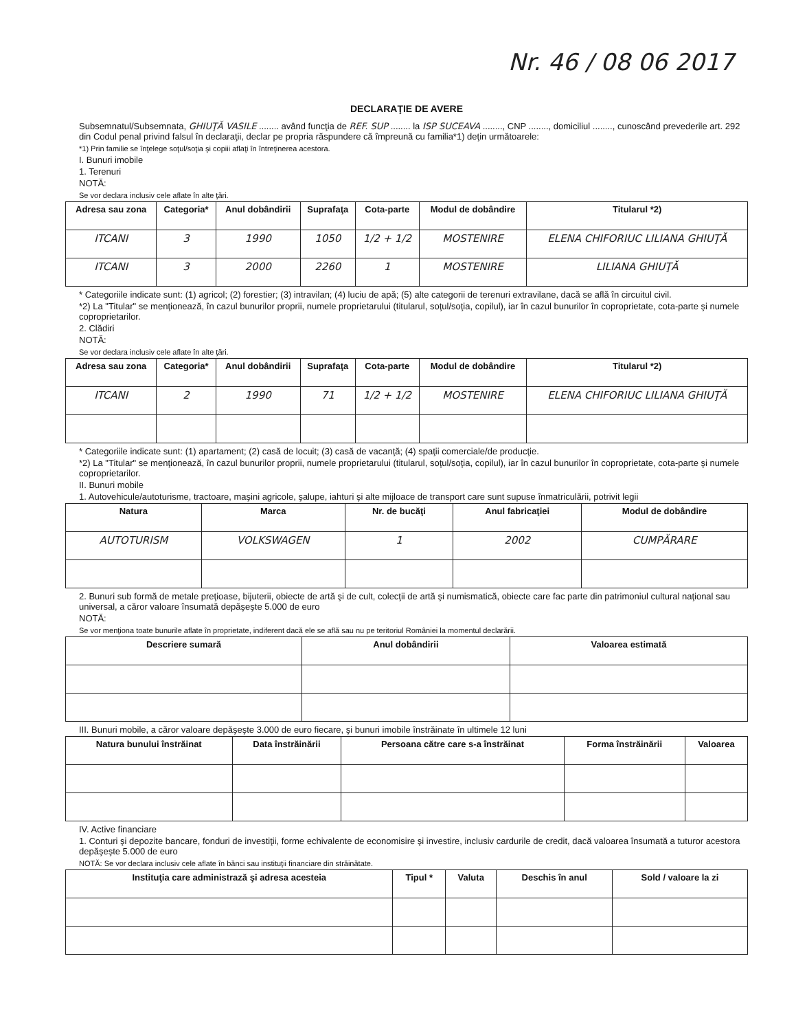Nr. 46 / 08 06 2017
DECLARAŢIE DE AVERE
Subsemnatul/Subsemnata, GHIUŢĂ VASILE ........ având funcţia de REF. SUP ........ la ISP SUCEAVA ........, CNP ........, domiciliul ........, cunoscând prevederile art. 292 din Codul penal privind falsul în declaraţii, declar pe propria răspundere că împreună cu familia*1) deţin următoarele:
*1) Prin familie se înţelege soţul/soţia şi copiii aflaţi în întreţinerea acestora.
I. Bunuri imobile
1. Terenuri
NOTĂ:
Se vor declara inclusiv cele aflate în alte ţări.
| Adresa sau zona | Categoria* | Anul dobândirii | Suprafaţa | Cota-parte | Modul de dobândire | Titularul *2) |
| --- | --- | --- | --- | --- | --- | --- |
| ITCANI | 3 | 1990 | 1050 | 1/2 + 1/2 | MOSTENIRE | ELENA CHIFORIUC LILIANA GHIUŢĂ |
| ITCANI | 3 | 2000 | 2260 | 1 | MOSTENIRE | LILIANA GHIUŢĂ |
* Categoriile indicate sunt: (1) agricol; (2) forestier; (3) intravilan; (4) luciu de apă; (5) alte categorii de terenuri extravilane, dacă se află în circuitul civil.
*2) La "Titular" se menţionează, în cazul bunurilor proprii, numele proprietarului (titularul, soţul/soţia, copilul), iar în cazul bunurilor în coproprietate, cota-parte şi numele coproprietarilor.
2. Clădiri
NOTĂ:
Se vor declara inclusiv cele aflate în alte ţări.
| Adresa sau zona | Categoria* | Anul dobândirii | Suprafaţa | Cota-parte | Modul de dobândire | Titularul *2) |
| --- | --- | --- | --- | --- | --- | --- |
| ITCANI | 2 | 1990 | 71 | 1/2 + 1/2 | MOSTENIRE | ELENA CHIFORIUC LILIANA GHIUŢĂ |
* Categoriile indicate sunt: (1) apartament; (2) casă de locuit; (3) casă de vacanţă; (4) spaţii comerciale/de producţie.
*2) La "Titular" se menţionează, în cazul bunurilor proprii, numele proprietarului (titularul, soţul/soţia, copilul), iar în cazul bunurilor în coproprietate, cota-parte şi numele coproprietarilor.
II. Bunuri mobile
1. Autovehicule/autoturisme, tractoare, maşini agricole, şalupe, iahturi şi alte mijloace de transport care sunt supuse înmatriculării, potrivit legii
| Natura | Marca | Nr. de bucăţi | Anul fabricaţiei | Modul de dobândire |
| --- | --- | --- | --- | --- |
| AUTOTURISM | VOLKSWAGEN | 1 | 2002 | CUMPĂRARE |
2. Bunuri sub formă de metale preţioase, bijuterii, obiecte de artă şi de cult, colecţii de artă şi numismatică, obiecte care fac parte din patrimoniul cultural naţional sau universal, a căror valoare însumată depăşeşte 5.000 de euro
NOTĂ:
Se vor menţiona toate bunurile aflate în proprietate, indiferent dacă ele se află sau nu pe teritoriul României la momentul declarării.
| Descriere sumară | Anul dobândirii | Valoarea estimată |
| --- | --- | --- |
III. Bunuri mobile, a căror valoare depăşeşte 3.000 de euro fiecare, şi bunuri imobile înstrăinate în ultimele 12 luni
| Natura bunului înstrăinat | Data înstrăinării | Persoana către care s-a înstrăinat | Forma înstrăinării | Valoarea |
| --- | --- | --- | --- | --- |
IV. Active financiare
1. Conturi şi depozite bancare, fonduri de investiţii, forme echivalente de economisire şi investire, inclusiv cardurile de credit, dacă valoarea însumată a tuturor acestora depăşeşte 5.000 de euro
NOTĂ: Se vor declara inclusiv cele aflate în bănci sau instituţii financiare din străinătate.
| Instituţia care administrază şi adresa acesteia | Tipul * | Valuta | Deschis în anul | Sold / valoare la zi |
| --- | --- | --- | --- | --- |